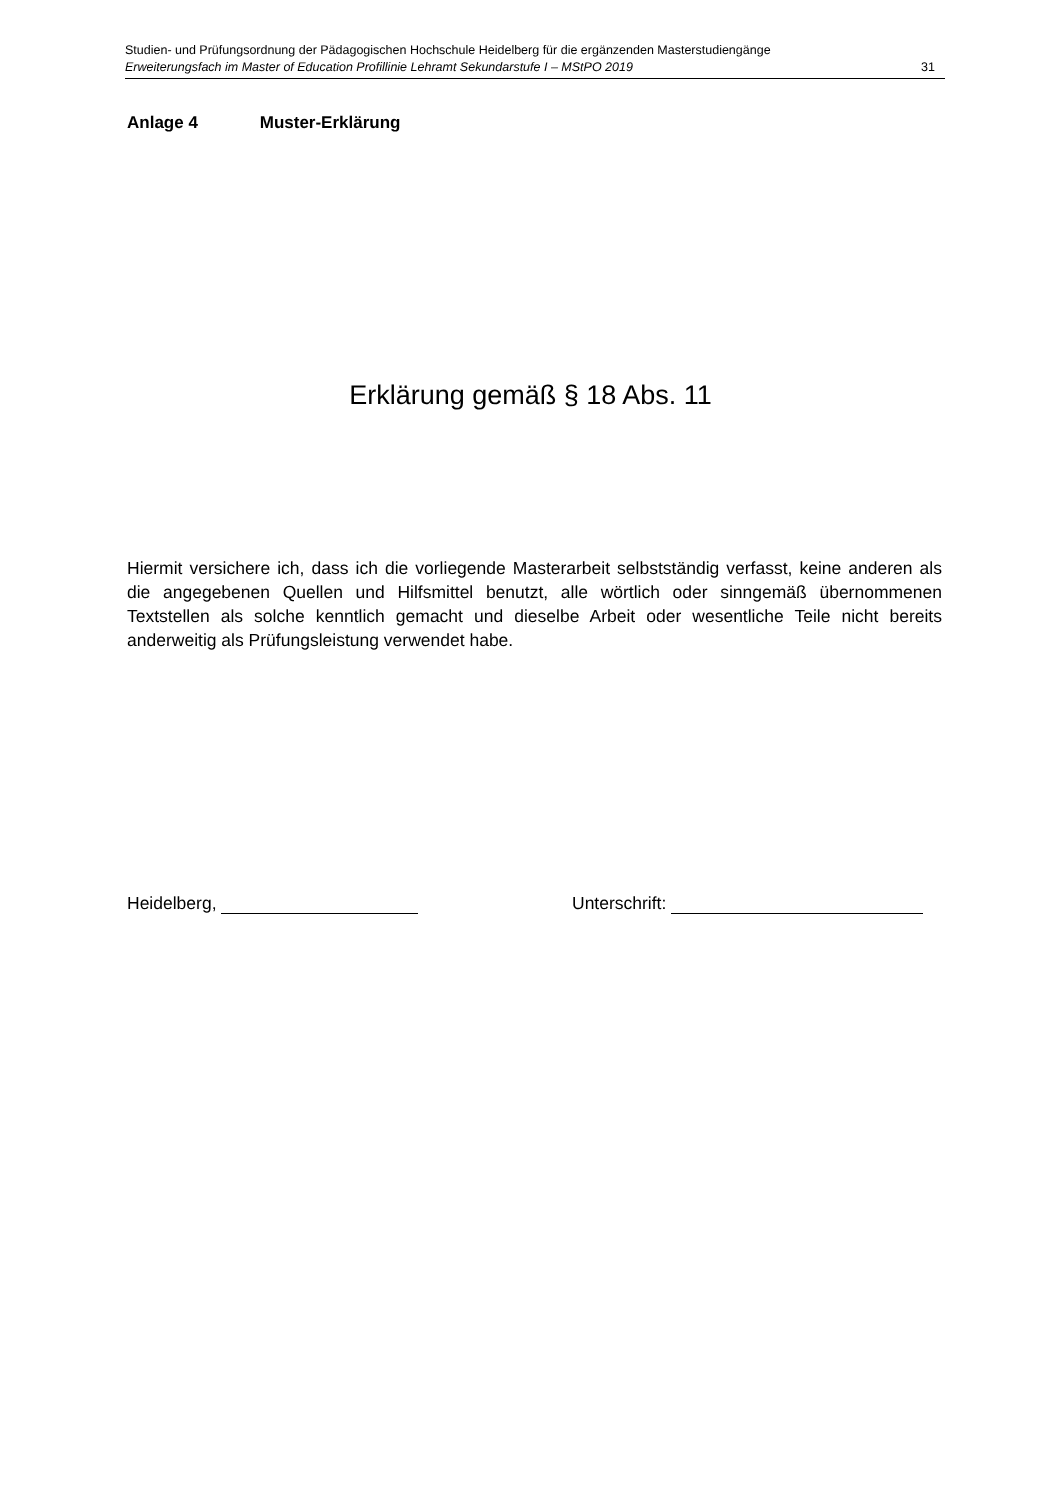Studien- und Prüfungsordnung der Pädagogischen Hochschule Heidelberg für die ergänzenden Masterstudiengänge
Erweiterungsfach im Master of Education Profillinie Lehramt Sekundarstufe I – MStPO 2019 31
Anlage 4 Muster-Erklärung
Erklärung gemäß § 18 Abs. 11
Hiermit versichere ich, dass ich die vorliegende Masterarbeit selbstständig verfasst, keine anderen als die angegebenen Quellen und Hilfsmittel benutzt, alle wörtlich oder sinngemäß übernommenen Textstellen als solche kenntlich gemacht und dieselbe Arbeit oder wesentliche Teile nicht bereits anderweitig als Prüfungsleistung verwendet habe.
Heidelberg, Unterschrift: